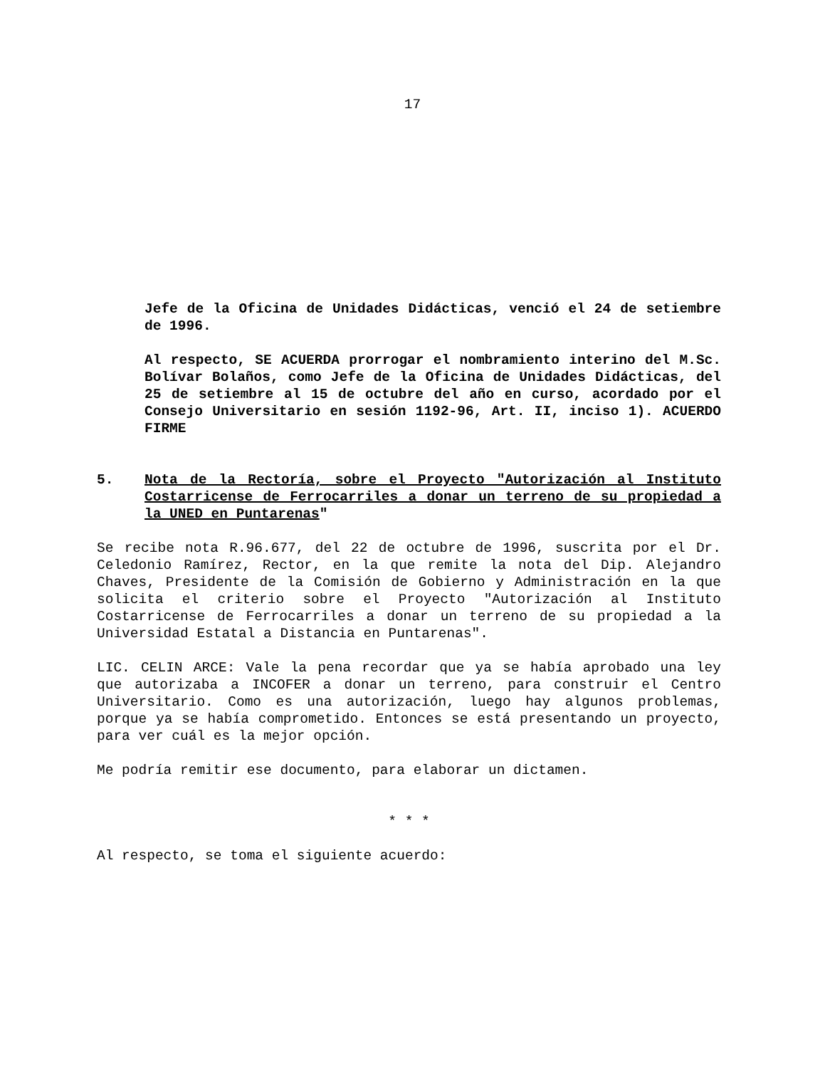17
Jefe de la Oficina de Unidades Didácticas, venció el 24 de setiembre de 1996.
Al respecto, SE ACUERDA prorrogar el nombramiento interino del M.Sc. Bolívar Bolaños, como Jefe de la Oficina de Unidades Didácticas, del 25 de setiembre al 15 de octubre del año en curso, acordado por el Consejo Universitario en sesión 1192-96, Art. II, inciso 1). ACUERDO FIRME
5. Nota de la Rectoría, sobre el Proyecto "Autorización al Instituto Costarricense de Ferrocarriles a donar un terreno de su propiedad a la UNED en Puntarenas"
Se recibe nota R.96.677, del 22 de octubre de 1996, suscrita por el Dr. Celedonio Ramírez, Rector, en la que remite la nota del Dip. Alejandro Chaves, Presidente de la Comisión de Gobierno y Administración en la que solicita el criterio sobre el Proyecto "Autorización al Instituto Costarricense de Ferrocarriles a donar un terreno de su propiedad a la Universidad Estatal a Distancia en Puntarenas".
LIC. CELIN ARCE: Vale la pena recordar que ya se había aprobado una ley que autorizaba a INCOFER a donar un terreno, para construir el Centro Universitario. Como es una autorización, luego hay algunos problemas, porque ya se había comprometido. Entonces se está presentando un proyecto, para ver cuál es la mejor opción.
Me podría remitir ese documento, para elaborar un dictamen.
* * *
Al respecto, se toma el siguiente acuerdo: